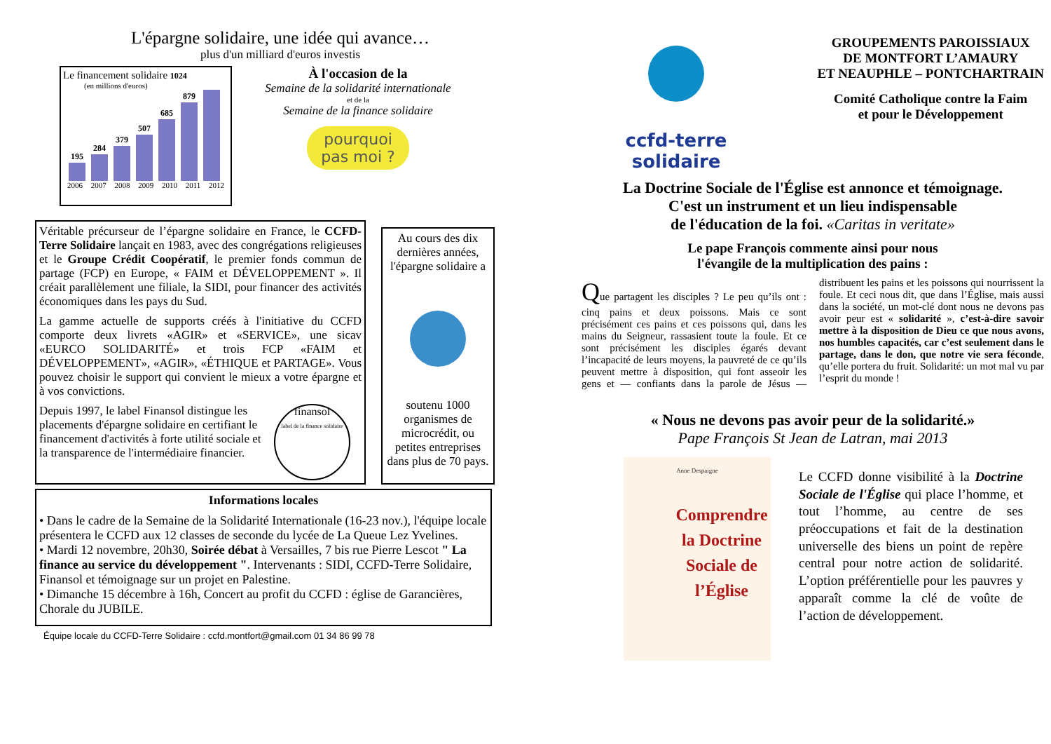L'épargne solidaire, une idée qui avance…
plus d'un milliard d'euros investis
Le financement solidaire 1024
(en millions d'euros)
195
284
379
507
685
879
2006 2007 2008 2009 2010 2011 2012
À l'occasion de la
Semaine de la solidarité internationale
et de la
Semaine de la finance solidaire
pourquoi
pas moi ?
Véritable précurseur de l’épargne solidaire en France, le CCFD-Terre Solidaire lançait en 1983, avec des congrégations religieuses et le Groupe Crédit Coopératif, le premier fonds commun de partage (FCP) en Europe, « FAIM et DÉVELOPPEMENT ». Il créait parallèlement une filiale, la SIDI, pour financer des activités économiques dans les pays du Sud.
La gamme actuelle de supports créés à l'initiative du CCFD comporte deux livrets «AGIR» et «SERVICE», une sicav «EURCO SOLIDARITÉ» et trois FCP «FAIM et DÉVELOPPEMENT», «AGIR», «ÉTHIQUE et PARTAGE». Vous pouvez choisir le support qui convient le mieux a votre épargne et à vos convictions.
Depuis 1997, le label Finansol distingue les placements d'épargne solidaire en certifiant le financement d'activités à forte utilité sociale et la transparence de l'intermédiaire financier.
finansol
label de la finance solidaire
Au cours des dix dernières années, l'épargne solidaire a
soutenu 1000 organismes de microcrédit, ou petites entreprises dans plus de 70 pays.
Informations locales
• Dans le cadre de la Semaine de la Solidarité Internationale (16-23 nov.), l'équipe locale présentera le CCFD aux 12 classes de seconde du lycée de La Queue Lez Yvelines.
• Mardi 12 novembre, 20h30, Soirée débat à Versailles, 7 bis rue Pierre Lescot " La finance au service du développement ". Intervenants : SIDI, CCFD-Terre Solidaire, Finansol et témoignage sur un projet en Palestine.
• Dimanche 15 décembre à 16h, Concert au profit du CCFD : église de Garancières, Chorale du JUBILE.
Équipe locale du CCFD-Terre Solidaire : ccfd.montfort@gmail.com 01 34 86 99 78
ccfd-terre solidaire
GROUPEMENTS PAROISSIAUX
DE MONTFORT L’AMAURY
ET NEAUPHLE – PONTCHARTRAIN
Comité Catholique contre la Faim
et pour le Développement
La Doctrine Sociale de l'Église est annonce et témoignage.
C'est un instrument et un lieu indispensable
de l'éducation de la foi. «Caritas in veritate»
Le pape François commente ainsi pour nous
l'évangile de la multiplication des pains :
Que partagent les disciples ? Le peu qu’ils ont : cinq pains et deux poissons. Mais ce sont précisément ces pains et ces poissons qui, dans les mains du Seigneur, rassasient toute la foule. Et ce sont précisément les disciples égarés devant l’incapacité de leurs moyens, la pauvreté de ce qu’ils peuvent mettre à disposition, qui font asseoir les gens et — confiants dans la parole de Jésus — distribuent les pains et les poissons qui nourrissent la foule. Et ceci nous dit, que dans l’Église, mais aussi dans la société, un mot-clé dont nous ne devons pas avoir peur est « solidarité », c’est-à-dire savoir mettre à la disposition de Dieu ce que nous avons, nos humbles capacités, car c’est seulement dans le partage, dans le don, que notre vie sera féconde, qu’elle portera du fruit. Solidarité: un mot mal vu par l’esprit du monde !
« Nous ne devons pas avoir peur de la solidarité.»
Pape François St Jean de Latran, mai 2013
Anne Despaigne
Comprendre la Doctrine Sociale de l’Église
Le CCFD donne visibilité à la Doctrine Sociale de l'Église qui place l’homme, et tout l’homme, au centre de ses préoccupations et fait de la destination universelle des biens un point de repère central pour notre action de solidarité. L’option préférentielle pour les pauvres y apparaît comme la clé de voûte de l’action de développement.